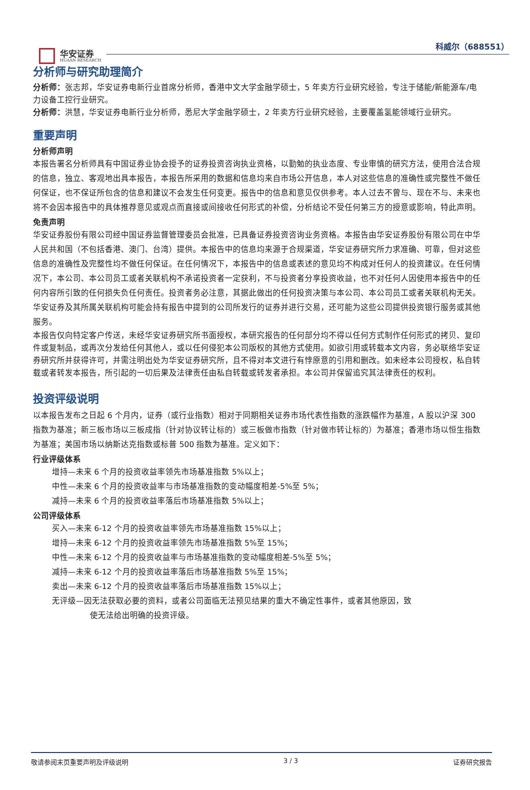华安证券
HUAAN RESEARCH
科威尔（688551）
分析师与研究助理简介
分析师：张志邦，华安证券电新行业首席分析师，香港中文大学金融学硕士，5 年卖方行业研究经验，专注于储能/新能源车/电力设备工控行业研究。
分析师：洪慧，华安证券电新行业分析师，悉尼大学金融学硕士，2 年卖方行业研究经验，主要覆盖氢能领域行业研究。
重要声明
分析师声明
本报告署名分析师具有中国证券业协会授予的证券投资咨询执业资格，以勤勉的执业态度、专业审慎的研究方法，使用合法合规的信息，独立、客观地出具本报告，本报告所采用的数据和信息均来自市场公开信息，本人对这些信息的准确性或完整性不做任何保证，也不保证所包含的信息和建议不会发生任何变更。报告中的信息和意见仅供参考。本人过去不曾与、现在不与、未来也将不会因本报告中的具体推荐意见或观点而直接或间接收任何形式的补偿，分析结论不受任何第三方的授意或影响，特此声明。
免责声明
华安证券股份有限公司经中国证券监督管理委员会批准，已具备证券投资咨询业务资格。本报告由华安证券股份有限公司在中华人民共和国（不包括香港、澳门、台湾）提供。本报告中的信息均来源于合规渠道，华安证券研究所力求准确、可靠，但对这些信息的准确性及完整性均不做任何保证。在任何情况下，本报告中的信息或表述的意见均不构成对任何人的投资建议。在任何情况下，本公司、本公司员工或者关联机构不承诺投资者一定获利，不与投资者分享投资收益，也不对任何人因使用本报告中的任何内容所引致的任何损失负任何责任。投资者务必注意，其据此做出的任何投资决策与本公司、本公司员工或者关联机构无关。华安证券及其所属关联机构可能会持有报告中提到的公司所发行的证券并进行交易，还可能为这些公司提供投资银行服务或其他服务。
本报告仅向特定客户传送，未经华安证券研究所书面授权，本研究报告的任何部分均不得以任何方式制作任何形式的拷贝、复印件或复制品，或再次分发给任何其他人，或以任何侵犯本公司版权的其他方式使用。如欲引用或转载本文内容，务必联络华安证券研究所并获得许可，并需注明出处为华安证券研究所，且不得对本文进行有悖原意的引用和删改。如未经本公司授权，私自转载或者转发本报告，所引起的一切后果及法律责任由私自转载或转发者承担。本公司并保留追究其法律责任的权利。
投资评级说明
以本报告发布之日起 6 个月内，证券（或行业指数）相对于同期相关证券市场代表性指数的涨跌幅作为基准，A 股以沪深 300 指数为基准；新三板市场以三板成指（针对协议转让标的）或三板做市指数（针对做市转让标的）为基准；香港市场以恒生指数为基准；美国市场以纳斯达克指数或标普 500 指数为基准。定义如下：
行业评级体系
增持—未来 6 个月的投资收益率领先市场基准指数 5%以上；
中性—未来 6 个月的投资收益率与市场基准指数的变动幅度相差-5%至 5%；
减持—未来 6 个月的投资收益率落后市场基准指数 5%以上；
公司评级体系
买入—未来 6-12 个月的投资收益率领先市场基准指数 15%以上；
增持—未来 6-12 个月的投资收益率领先市场基准指数 5%至 15%；
中性—未来 6-12 个月的投资收益率与市场基准指数的变动幅度相差-5%至 5%；
减持—未来 6-12 个月的投资收益率落后市场基准指数 5%至 15%；
卖出—未来 6-12 个月的投资收益率落后市场基准指数 15%以上；
无评级—因无法获取必要的资料，或者公司面临无法预见结果的重大不确定性事件，或者其他原因，致
使无法给出明确的投资评级。
敬请参阅末页重要声明及评级说明 3 / 3 证券研究报告